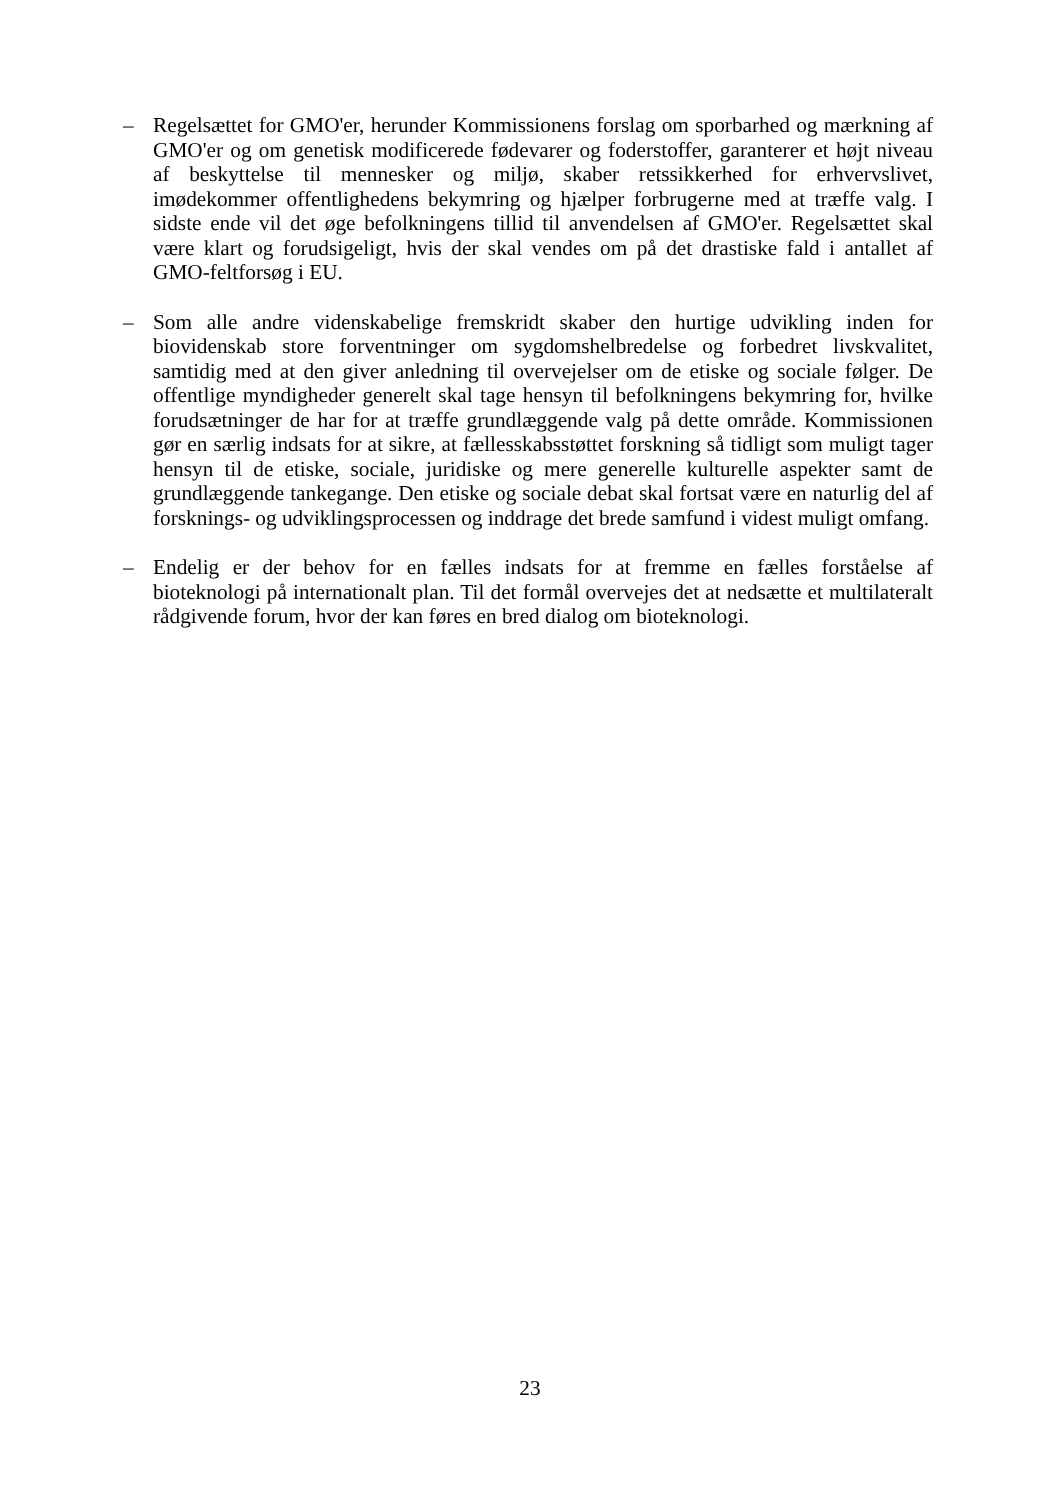– Regelsættet for GMO'er, herunder Kommissionens forslag om sporbarhed og mærkning af GMO'er og om genetisk modificerede fødevarer og foderstoffer, garanterer et højt niveau af beskyttelse til mennesker og miljø, skaber retssikkerhed for erhvervslivet, imødekommer offentlighedens bekymring og hjælper forbrugerne med at træffe valg. I sidste ende vil det øge befolkningens tillid til anvendelsen af GMO'er. Regelsættet skal være klart og forudsigeligt, hvis der skal vendes om på det drastiske fald i antallet af GMO-feltforsøg i EU.
– Som alle andre videnskabelige fremskridt skaber den hurtige udvikling inden for biovidenskab store forventninger om sygdomshelbredelse og forbedret livskvalitet, samtidig med at den giver anledning til overvejelser om de etiske og sociale følger. De offentlige myndigheder generelt skal tage hensyn til befolkningens bekymring for, hvilke forudsætninger de har for at træffe grundlæggende valg på dette område. Kommissionen gør en særlig indsats for at sikre, at fællesskabsstøttet forskning så tidligt som muligt tager hensyn til de etiske, sociale, juridiske og mere generelle kulturelle aspekter samt de grundlæggende tankegange. Den etiske og sociale debat skal fortsat være en naturlig del af forsknings- og udviklingsprocessen og inddrage det brede samfund i videst muligt omfang.
– Endelig er der behov for en fælles indsats for at fremme en fælles forståelse af bioteknologi på internationalt plan. Til det formål overvejes det at nedsætte et multilateralt rådgivende forum, hvor der kan føres en bred dialog om bioteknologi.
23